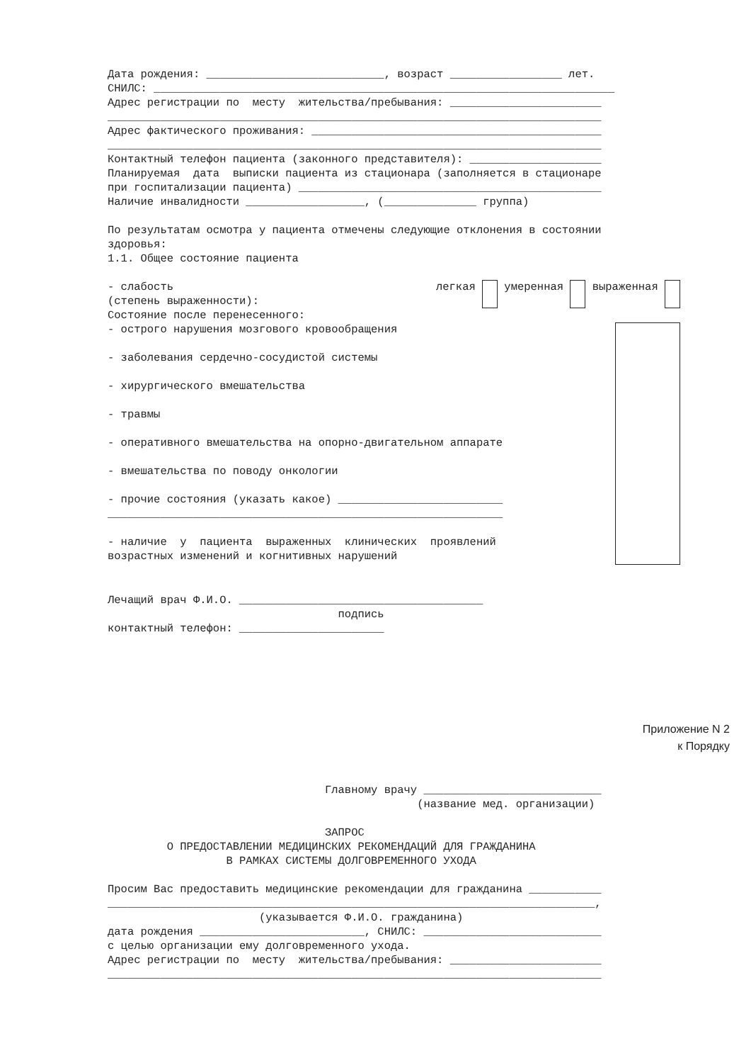Дата рождения: ___________________________, возраст _________________ лет. СНИЛС: ______________________________________________________________________ Адрес регистрации по месту жительства/пребывания: _______________________ ___________________________________________________________________________ Адрес фактического проживания: ____________________________________________ ___________________________________________________________________________ Контактный телефон пациента (законного представителя): ____________________ Планируемая дата выписки пациента из стационара (заполняется в стационаре при госпитализации пациента) ______________________________________________ Наличие инвалидности __________________, (______________ группа) По результатам осмотра у пациента отмечены следующие отклонения в состоянии здоровья: 1.1. Общее состояние пациента
- слабость (степень выраженности): легкая умеренная выраженная
Состояние после перенесенного:
- острого нарушения мозгового кровообращения - заболевания сердечно-сосудистой системы - хирургического вмешательства - травмы - оперативного вмешательства на опорно-двигательном аппарате - вмешательства по поводу онкологии - прочие состояния (указать какое) _________________________ ____________________________________________________________ - наличие у пациента выраженных клинических проявлений возрастных изменений и когнитивных нарушений
Лечащий врач Ф.И.О. _____________________________________ подпись контактный телефон: ______________________
Приложение N 2 к Порядку
Главному врачу ___________________________ (название мед. организации) ЗАПРОС О ПРЕДОСТАВЛЕНИИ МЕДИЦИНСКИХ РЕКОМЕНДАЦИЙ ДЛЯ ГРАЖДАНИНА В РАМКАХ СИСТЕМЫ ДОЛГОВРЕМЕННОГО УХОДА Просим Вас предоставить медицинские рекомендации для гражданина ___________ __________________________________________________________________________, (указывается Ф.И.О. гражданина) дата рождения _________________________, СНИЛС: ___________________________ с целью организации ему долговременного ухода. Адрес регистрации по месту жительства/пребывания: _______________________ ___________________________________________________________________________